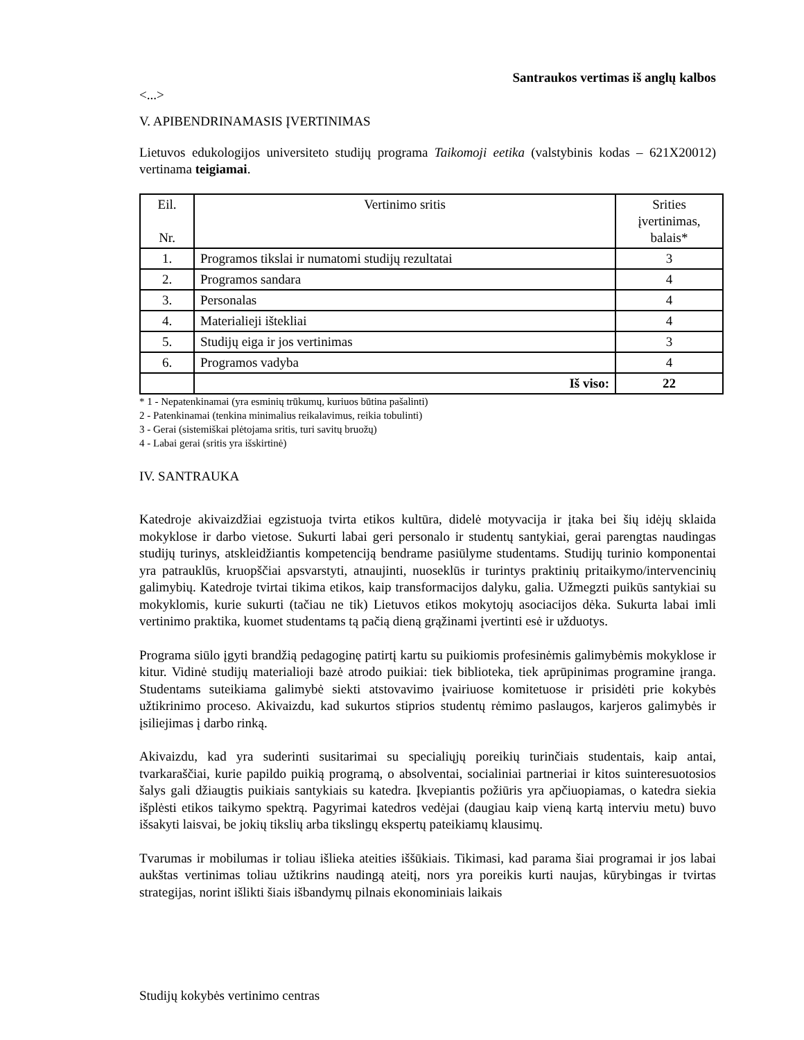Santraukos vertimas iš anglų kalbos
<...>
V. APIBENDRINAMASIS ĮVERTINIMAS
Lietuvos edukologijos universiteto studijų programa Taikomoji eetika (valstybinis kodas – 621X20012) vertinama teigiamai.
| Eil. Nr. | Vertinimo sritis | Srities įvertinimas, balais* |
| --- | --- | --- |
| 1. | Programos tikslai ir numatomi studijų rezultatai | 3 |
| 2. | Programos sandara | 4 |
| 3. | Personalas | 4 |
| 4. | Materialieji ištekliai | 4 |
| 5. | Studijų eiga ir jos vertinimas | 3 |
| 6. | Programos vadyba | 4 |
| | Iš viso: | 22 |
* 1 - Nepatenkinamai (yra esminių trūkumų, kuriuos būtina pašalinti)
2 - Patenkinamai (tenkina minimalius reikalavimus, reikia tobulinti)
3 - Gerai (sistemiškai plėtojama sritis, turi savitų bruožų)
4 - Labai gerai (sritis yra išskirtinė)
IV. SANTRAUKA
Katedroje akivaizdžiai egzistuoja tvirta etikos kultūra, didelė motyvacija ir įtaka bei šių idėjų sklaida mokyklose ir darbo vietose. Sukurti labai geri personalo ir studentų santykiai, gerai parengtas naudingas studijų turinys, atskleidžiantis kompetenciją bendrame pasiūlyme studentams. Studijų turinio komponentai yra patrauklūs, kruopščiai apsvarstyti, atnaujinti, nuoseklūs ir turintys praktinių pritaikymo/intervencinių galimybių. Katedroje tvirtai tikima etikos, kaip transformacijos dalyku, galia. Užmegzti puikūs santykiai su mokyklomis, kurie sukurti (tačiau ne tik) Lietuvos etikos mokytojų asociacijos dėka. Sukurta labai imli vertinimo praktika, kuomet studentams tą pačią dieną grąžinami įvertinti esė ir užduotys.
Programa siūlo įgyti brandžią pedagoginę patirtį kartu su puikiomis profesinėmis galimybėmis mokyklose ir kitur. Vidinė studijų materialioji bazė atrodo puikiai: tiek biblioteka, tiek aprūpinimas programine įranga. Studentams suteikiama galimybė siekti atstovavimo įvairiuose komitetuose ir prisidėti prie kokybės užtikrinimo proceso. Akivaizdu, kad sukurtos stiprios studentų rėmimo paslaugos, karjeros galimybės ir įsiliejimas į darbo rinką.
Akivaizdu, kad yra suderinti susitarimai su specialiųjų poreikių turinčiais studentais, kaip antai, tvarkaraščiai, kurie papildo puikią programą, o absolventai, socialiniai partneriai ir kitos suinteresuotosios šalys gali džiaugtis puikiais santykiais su katedra. Įkvepiantis požiūris yra apčiuopiamas, o katedra siekia išplėsti etikos taikymo spektrą. Pagyrimai katedros vedėjai (daugiau kaip vieną kartą interviu metu) buvo išsakyti laisvai, be jokių tikslių arba tikslingų ekspertų pateikiamų klausimų.
Tvarumas ir mobilumas ir toliau išlieka ateities iššūkiais. Tikimasi, kad parama šiai programai ir jos labai aukštas vertinimas toliau užtikrins naudingą ateitį, nors yra poreikis kurti naujas, kūrybingas ir tvirtas strategijas, norint išlikti šiais išbandymų pilnais ekonominiais laikais
Studijų kokybės vertinimo centras